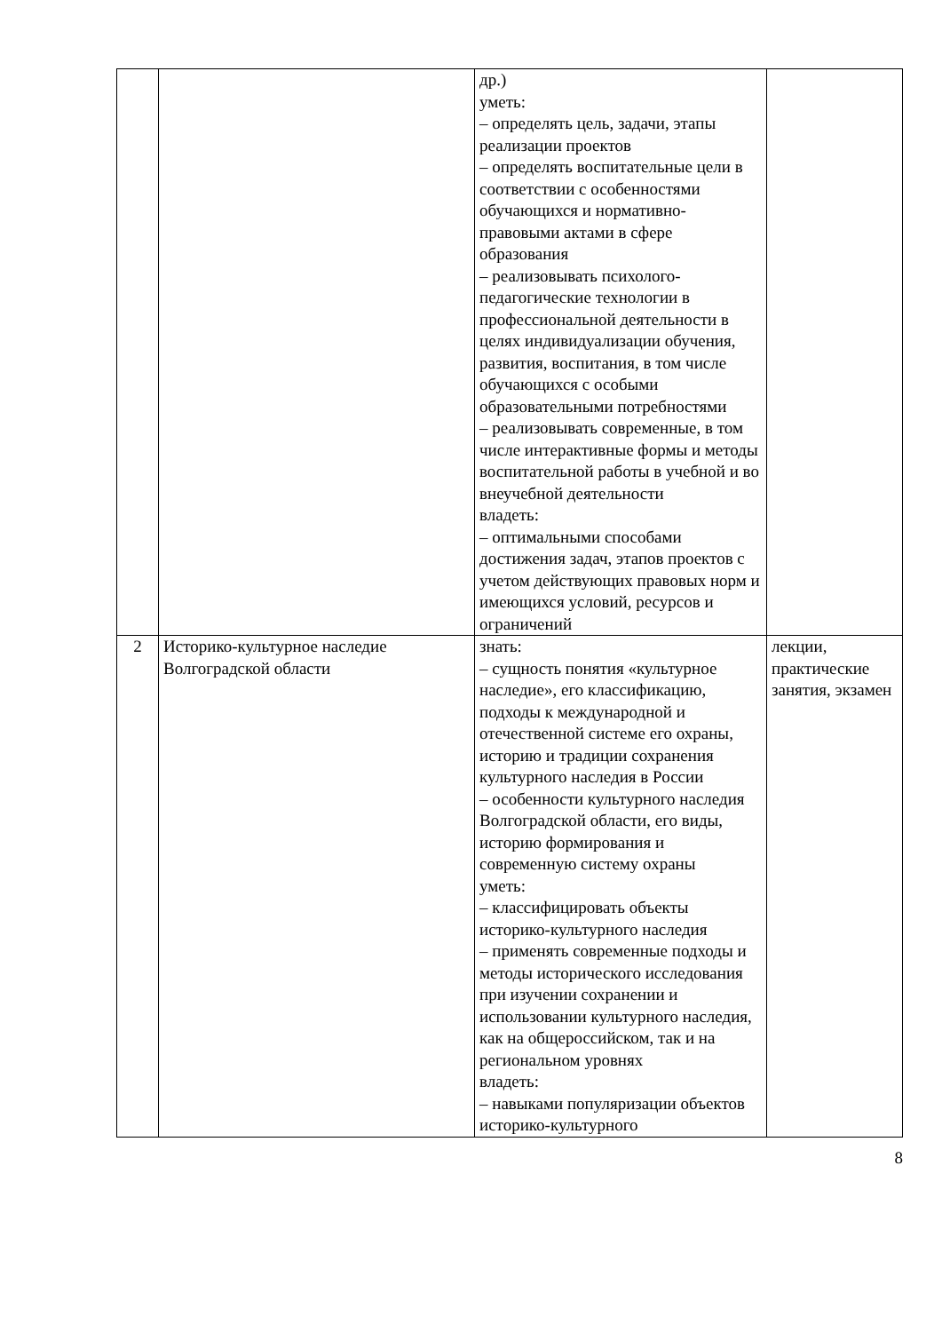| | | др.) уметь: – определять цель, задачи, этапы реализации проектов – определять воспитательные цели в соответствии с особенностями обучающихся и нормативно-правовыми актами в сфере образования – реализовывать психолого-педагогические технологии в профессиональной деятельности в целях индивидуализации обучения, развития, воспитания, в том числе обучающихся с особыми образовательными потребностями – реализовывать современные, в том числе интерактивные формы и методы воспитательной работы в учебной и во внеучебной деятельности владеть: – оптимальными способами достижения задач, этапов проектов с учетом действующих правовых норм и имеющихся условий, ресурсов и ограничений | |
| 2 | Историко-культурное наследие Волгоградской области | знать: – сущность понятия «культурное наследие», его классификацию, подходы к международной и отечественной системе его охраны, историю и традиции сохранения культурного наследия в России – особенности культурного наследия Волгоградской области, его виды, историю формирования и современную систему охраны уметь: – классифицировать объекты историко-культурного наследия – применять современные подходы и методы исторического исследования при изучении сохранении и использовании культурного наследия, как на общероссийском, так и на региональном уровнях владеть: – навыками популяризации объектов историко-культурного | лекции, практические занятия, экзамен |
8